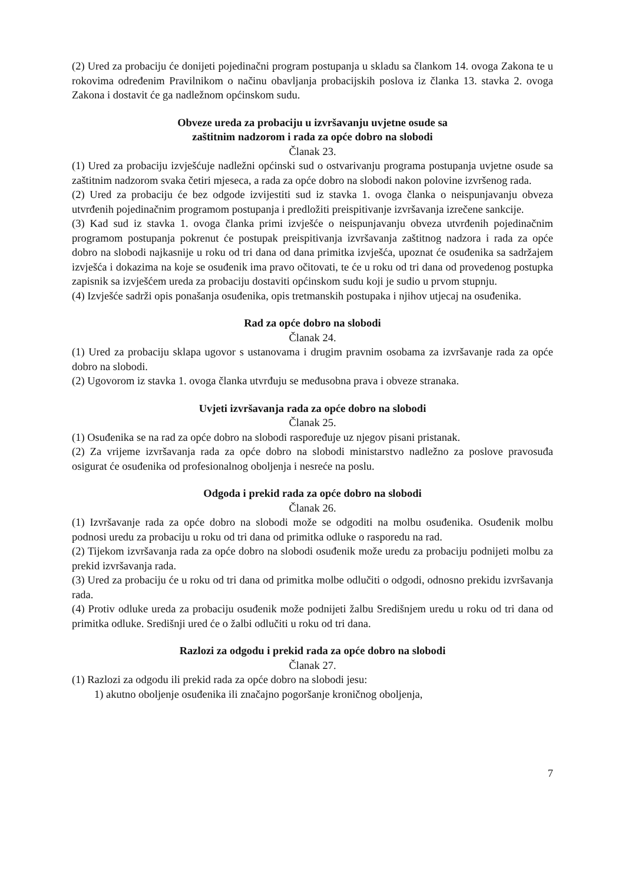(2) Ured za probaciju će donijeti pojedinačni program postupanja u skladu sa člankom 14. ovoga Zakona te u rokovima određenim Pravilnikom o načinu obavljanja probacijskih poslova iz članka 13. stavka 2. ovoga Zakona i dostavit će ga nadležnom općinskom sudu.
Obveze ureda za probaciju u izvršavanju uvjetne osude sa
zaštitnim nadzorom i rada za opće dobro na slobodi
Članak 23.
(1) Ured za probaciju izvješćuje nadležni općinski sud o ostvarivanju programa postupanja uvjetne osude sa zaštitnim nadzorom svaka četiri mjeseca, a rada za opće dobro na slobodi nakon polovine izvršenog rada.
(2) Ured za probaciju će bez odgode izvijestiti sud iz stavka 1. ovoga članka o neispunjavanju obveza utvrđenih pojedinačnim programom postupanja i predložiti preispitivanje izvršavanja izrečene sankcije.
(3) Kad sud iz stavka 1. ovoga članka primi izvješće o neispunjavanju obveza utvrđenih pojedinačnim programom postupanja pokrenut će postupak preispitivanja izvršavanja zaštitnog nadzora i rada za opće dobro na slobodi najkasnije u roku od tri dana od dana primitka izvješća, upoznat će osuđenika sa sadržajem izvješća i dokazima na koje se osuđenik ima pravo očitovati, te će u roku od tri dana od provedenog postupka zapisnik sa izvješćem ureda za probaciju dostaviti općinskom sudu koji je sudio u prvom stupnju.
(4) Izvješće sadrži opis ponašanja osuđenika, opis tretmanskih postupaka i njihov utjecaj na osuđenika.
Rad za opće dobro na slobodi
Članak 24.
(1) Ured za probaciju sklapa ugovor s ustanovama i drugim pravnim osobama za izvršavanje rada za opće dobro na slobodi.
(2) Ugovorom iz stavka 1. ovoga članka utvrđuju se međusobna prava i obveze stranaka.
Uvjeti izvršavanja rada za opće dobro na slobodi
Članak 25.
(1) Osuđenika se na rad za opće dobro na slobodi raspoređuje uz njegov pisani pristanak.
(2) Za vrijeme izvršavanja rada za opće dobro na slobodi ministarstvo nadležno za poslove pravosuđa osigurat će osuđenika od profesionalnog oboljenja i nesreće na poslu.
Odgoda i prekid rada za opće dobro na slobodi
Članak 26.
(1) Izvršavanje rada za opće dobro na slobodi može se odgoditi na molbu osuđenika. Osuđenik molbu podnosi uredu za probaciju u roku od tri dana od primitka odluke o rasporedu na rad.
(2) Tijekom izvršavanja rada za opće dobro na slobodi osuđenik može uredu za probaciju podnijeti molbu za prekid izvršavanja rada.
(3) Ured za probaciju će u roku od tri dana od primitka molbe odlučiti o odgodi, odnosno prekidu izvršavanja rada.
(4) Protiv odluke ureda za probaciju osuđenik može podnijeti žalbu Središnjem uredu u roku od tri dana od primitka odluke. Središnji ured će o žalbi odlučiti u roku od tri dana.
Razlozi za odgodu i prekid rada za opće dobro na slobodi
Članak 27.
(1) Razlozi za odgodu ili prekid rada za opće dobro na slobodi jesu:
1) akutno oboljenje osuđenika ili značajno pogoršanje kroničnog oboljenja,
7